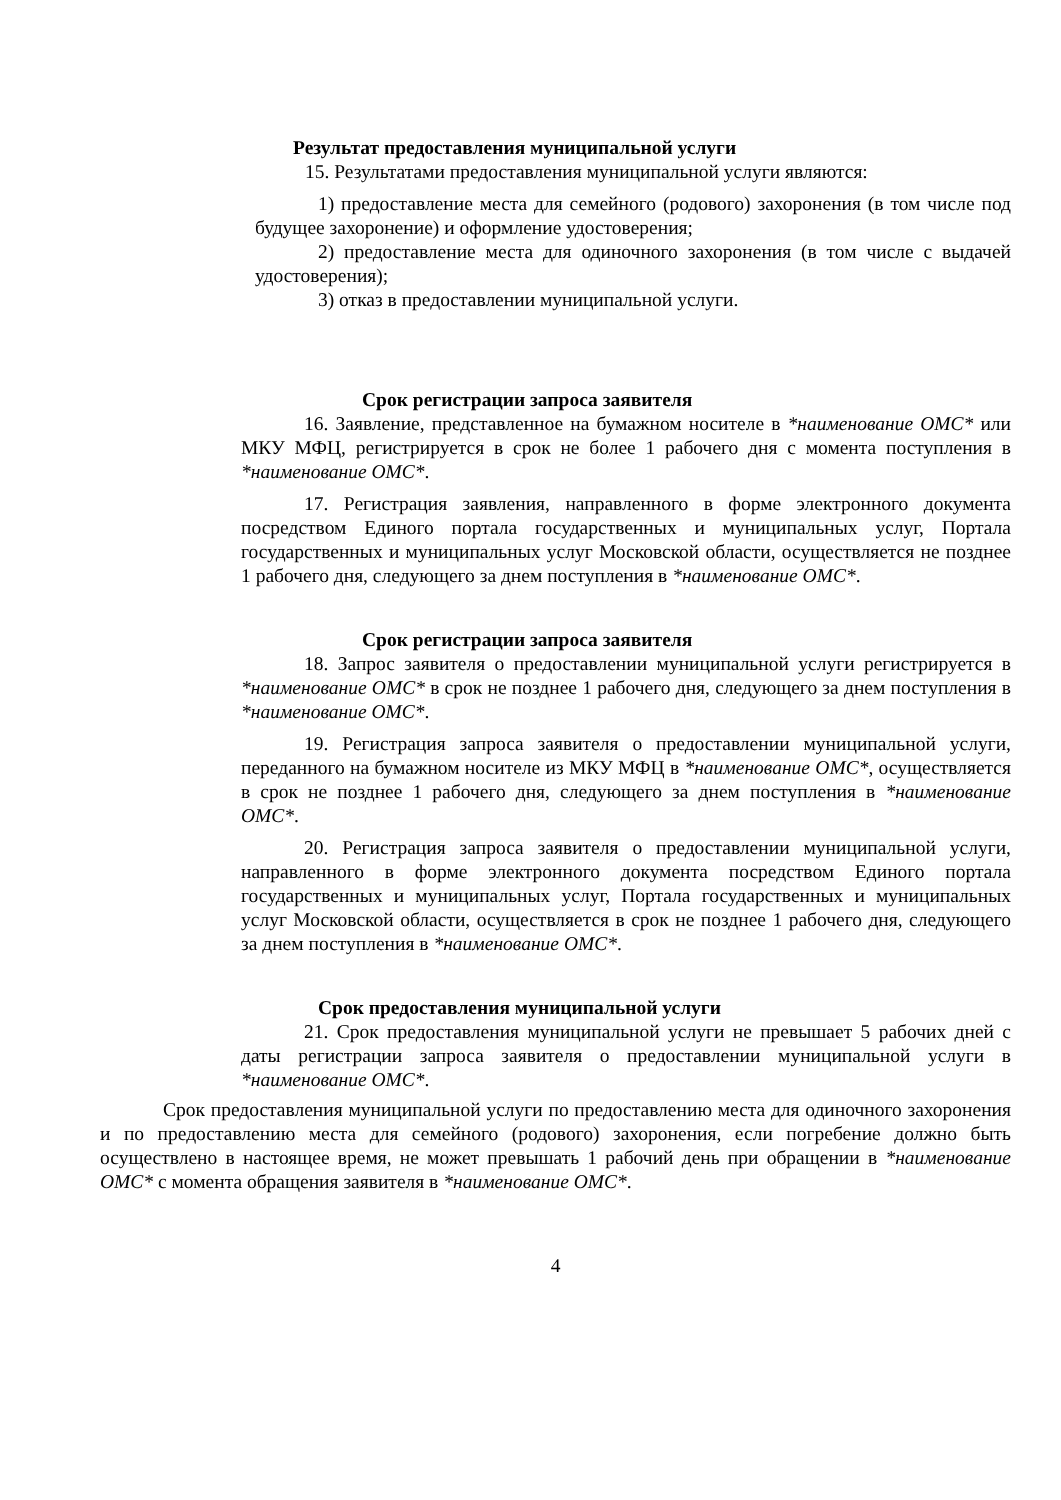Результат предоставления муниципальной услуги
15. Результатами предоставления муниципальной услуги являются:
1) предоставление места для семейного (родового) захоронения (в том числе под будущее захоронение) и оформление удостоверения;
2) предоставление места для одиночного захоронения (в том числе с выдачей удостоверения);
3) отказ в предоставлении муниципальной услуги.
Срок регистрации запроса заявителя
16. Заявление, представленное на бумажном носителе в *наименование ОМС* или МКУ МФЦ, регистрируется в срок не более 1 рабочего дня с момента поступления в *наименование ОМС*.
17. Регистрация заявления, направленного в форме электронного документа посредством Единого портала государственных и муниципальных услуг, Портала государственных и муниципальных услуг Московской области, осуществляется не позднее 1 рабочего дня, следующего за днем поступления в *наименование ОМС*.
Срок регистрации запроса заявителя
18. Запрос заявителя о предоставлении муниципальной услуги регистрируется в *наименование ОМС* в срок не позднее 1 рабочего дня, следующего за днем поступления в *наименование ОМС*.
19. Регистрация запроса заявителя о предоставлении муниципальной услуги, переданного на бумажном носителе из МКУ МФЦ в *наименование ОМС*, осуществляется в срок не позднее 1 рабочего дня, следующего за днем поступления в *наименование ОМС*.
20. Регистрация запроса заявителя о предоставлении муниципальной услуги, направленного в форме электронного документа посредством Единого портала государственных и муниципальных услуг, Портала государственных и муниципальных услуг Московской области, осуществляется в срок не позднее 1 рабочего дня, следующего за днем поступления в *наименование ОМС*.
Срок предоставления муниципальной услуги
21. Срок предоставления муниципальной услуги не превышает 5 рабочих дней с даты регистрации запроса заявителя о предоставлении муниципальной услуги в *наименование ОМС*.
Срок предоставления муниципальной услуги по предоставлению места для одиночного захоронения и по предоставлению места для семейного (родового) захоронения, если погребение должно быть осуществлено в настоящее время, не может превышать 1 рабочий день при обращении в *наименование ОМС* с момента обращения заявителя в *наименование ОМС*.
4